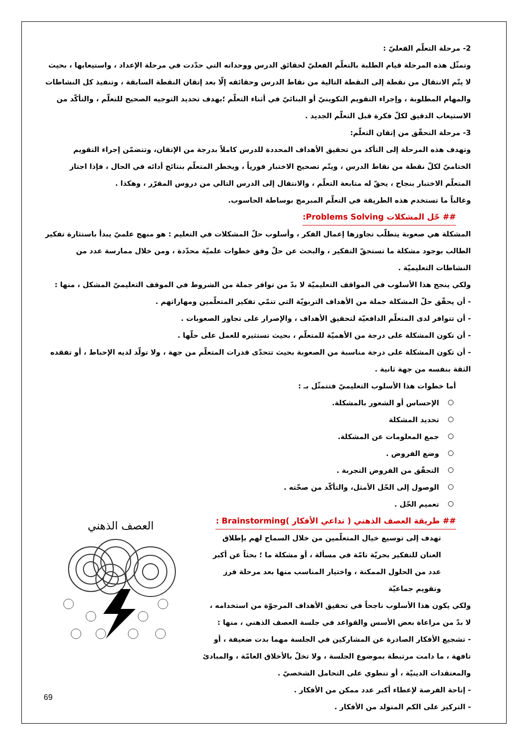2- مرحلة التعلّم الفعليّ :
وتمثّل هذه المرحلة قيام الطلبة بالتعلّم الفعليّ لحقائق الدرس ووحداته التي حدّدت في مرحلة الإعداد ، واستيعابها ، بحيث لا يتّم الانتقال من نقطة إلى النقطة التالية من نقاط الدرس وحقائقه إلّا بعد إتقان النقطة السابقة ، وتنفيذ كل النشاطات والمهام المطلوبة ، وإجراء التقويم التكوينيّ أو البنائيّ في أثناء التعلّم ؛بهدف تحديد التوجيه الصحيح للتعلّم ، والتأكّد من الاستيعاب الدقيق لكلّ فكرة قبل التعلّم الجديد .
3- مرحلة التحقّق من إتقان التعلّم:
وتهدف هذه المرحلة إلى التأكد من تحقيق الأهداف المحددة للدرس كاملاً بدرجة من الإتقان، وتتضمّن إجراء التقويم الختاميّ لكلّ نقطة من نقاط الدرس ، ويتّم تصحيح الاختبار فورياً ، ويخطر المتعلّم بنتائج أدائه في الحال ، فإذا اجتاز المتعلّم الاختبار بنجاح ، يحقّ له متابعة التعلّم ، والانتقال إلى الدرس التالي من دروس المقرّر ، وهكذا .
وغالباً ما تستخدم هذه الطريقة في التعلّم المبرمج بوساطة الحاسوب.
## حّل المشكلات Problems Solving:
المشكلة هي صعوبة يتطلّب تجاوزها إعمال الفكر ، وأسلوب حلّ المشكلات في التعليم : هو منهج علميّ يبدأ باستثارة تفكير الطالب بوجود مشكلة ما تستحقّ التفكير ، والبحث عن حلّ وفق خطوات علميّة محدّدة ، ومن خلال ممارسة عدد من النشاطات التعليميّة .
ولكي ينجح هذا الأسلوب في المواقف التعليميّة لا بدّ من توافر جملة من الشروط في الموقف التعليميّ المشكل ، منها :
- أن يحقّق حلّ المشكلة جملة من الأهداف التربويّة التي تنمّي تفكير المتعلّمين ومهاراتهم .
- أن تتوافر لدى المتعلّم الدافعيّة لتحقيق الأهداف ، والإصرار على تجاوز الصعوبات .
- أن تكون المشكلة على درجة من الأهميّة للمتعلّم ، بحيث تستثيره للعمل على حلّها .
- أن تكون المشكلة على درجة مناسبة من الصعوبة بحيث تتحدّى قدرات المتعلّم من جهة ، ولا تولّد لديه الإحباط ، أو تفقده الثقة بنفسه من جهة ثانية .
أما خطوات هذا الأسلوب التعليميّ فتتمثّل بـ :
الإحساس أو الشعور بالمشكلة.
تحديد المشكلة
جمع المعلومات عن المشكلة.
وضع الفروض .
التحقّق من الفروض التجربة .
الوصول إلى الحّل الأمثل، والتأكّد من صحّته .
تعميم الحّل .
## طريقة العصف الذهني ( تداعي الأفكار )Brainstorming :
تهدف إلى توسيع خيال المتعلّمين من خلال السماح لهم بإطلاق العنان للتفكير بحريّة تامّة في مسألة ، أو مشكلة ما ؛ بحثاً عن أكبر عدد من الحلول الممكنة ، واختيار المناسب منها بعد مرحلة فرز وتقويم جماعيّة
ولكي يكون هذا الأسلوب ناجحاً في تحقيق الأهداف المرجوّة من استخدامه ، لا بدّ من مراعاة بعض الأسس والقواعد في جلسة العصف الذهني ، منها :
- تشجيع الأفكار الصادرة عن المشاركين في الجلسة مهما بدت ضعيفة ، أو تافهة ، ما دامت مرتبطة بموضوع الجلسة ، ولا تخلّ بالأخلاق العامّة ، والمبادئ والمعتقدات الدينيّة ، أو تنطوي على التحامل الشخصيّ .
- إتاحة الفرصة لإعطاء أكبر عدد ممكن من الأفكار .
- التركيز على الكم المتولد من الأفكار .
العصف الذهني
69